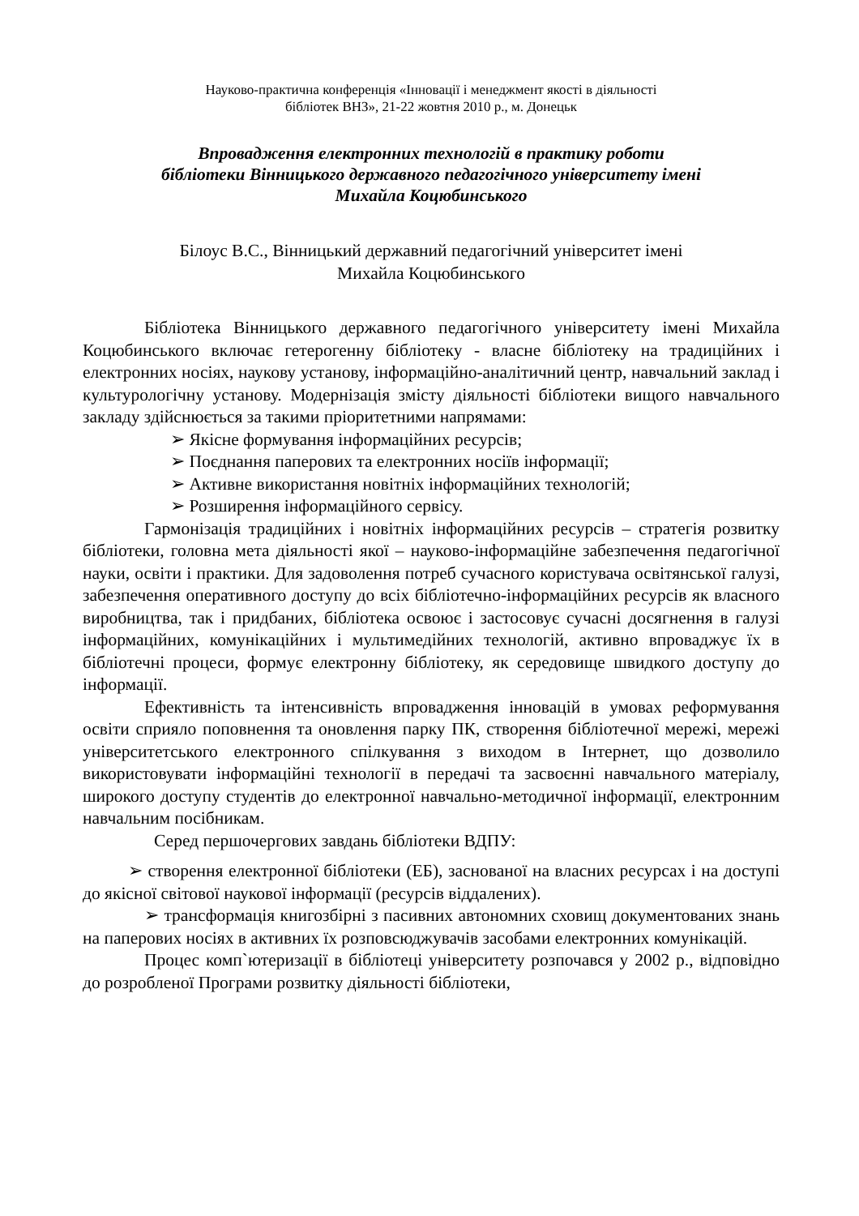Науково-практична конференція «Інновації і менеджмент якості в діяльності
бібліотек ВНЗ», 21-22 жовтня 2010 р., м. Донецьк
Впровадження електронних технологій в практику роботи
бібліотеки Вінницького державного педагогічного університету імені
Михайла Коцюбинського
Білоус В.С., Вінницький державний педагогічний університет імені
Михайла Коцюбинського
Бібліотека Вінницького державного педагогічного університету імені Михайла Коцюбинського включає гетерогенну бібліотеку - власне бібліотеку на традиційних і електронних носіях, наукову установу, інформаційно-аналітичний центр, навчальний заклад і культурологічну установу. Модернізація змісту діяльності бібліотеки вищого навчального закладу здійснюється за такими пріоритетними напрямами:
➢ Якісне формування інформаційних ресурсів;
➢ Поєднання паперових та електронних носіїв інформації;
➢ Активне використання новітніх інформаційних технологій;
➢ Розширення інформаційного сервісу.
Гармонізація традиційних і новітніх інформаційних ресурсів – стратегія розвитку бібліотеки, головна мета діяльності якої – науково-інформаційне забезпечення педагогічної науки, освіти і практики. Для задоволення потреб сучасного користувача освітянської галузі, забезпечення оперативного доступу до всіх бібліотечно-інформаційних ресурсів як власного виробництва, так і придбаних, бібліотека освоює і застосовує сучасні досягнення в галузі інформаційних, комунікаційних і мультимедійних технологій, активно впроваджує їх в бібліотечні процеси, формує електронну бібліотеку, як середовище швидкого доступу до інформації.
Ефективність та інтенсивність впровадження інновацій в умовах реформування освіти сприяло поповнення та оновлення парку ПК, створення бібліотечної мережі, мережі університетського електронного спілкування з виходом в Інтернет, що дозволило використовувати інформаційні технології в передачі та засвоєнні навчального матеріалу, широкого доступу студентів до електронної навчально-методичної інформації, електронним навчальним посібникам.
Серед першочергових завдань бібліотеки ВДПУ:
➢ створення електронної бібліотеки (ЕБ), заснованої на власних ресурсах і на доступі до якісної світової наукової інформації (ресурсів віддалених).
➢ трансформація книгозбірні з пасивних автономних сховищ документованих знань на паперових носіях в активних їх розповсюджувачів засобами електронних комунікацій.
Процес комп`ютеризації в бібліотеці університету розпочався у 2002 р., відповідно до розробленої Програми розвитку діяльності бібліотеки,